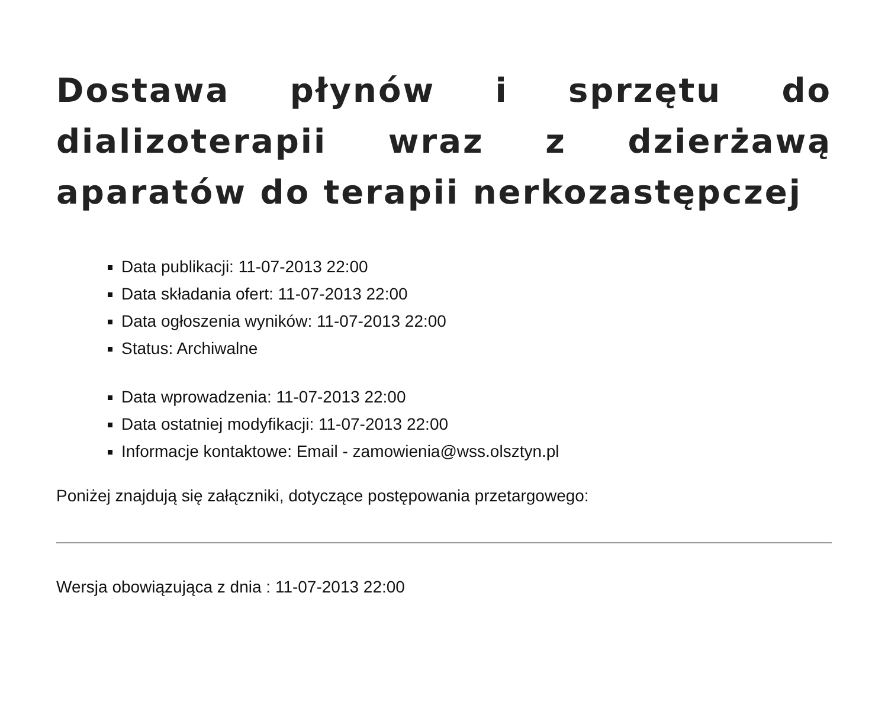Dostawa płynów i sprzętu do dializoterapii wraz z dzierżawą aparatów do terapii nerkozastępczej
Data publikacji: 11-07-2013 22:00
Data składania ofert: 11-07-2013 22:00
Data ogłoszenia wyników: 11-07-2013 22:00
Status: Archiwalne
Data wprowadzenia: 11-07-2013 22:00
Data ostatniej modyfikacji: 11-07-2013 22:00
Informacje kontaktowe: Email - zamowienia@wss.olsztyn.pl
Poniżej znajdują się załączniki, dotyczące postępowania przetargowego:
Wersja obowiązująca z dnia : 11-07-2013 22:00